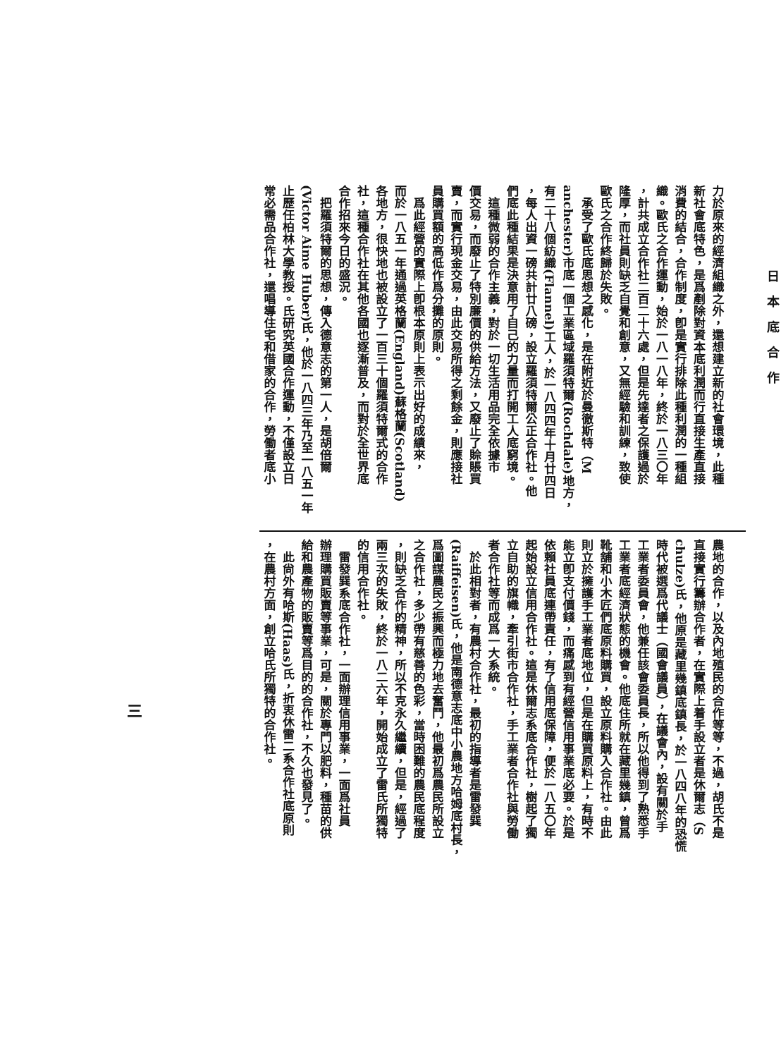日本底合作
力於原來的經濟組織之外，還想建立新的社會環境，此種
新社會底特色，是爲剷除對資本底利潤而行直接生產直接
消費的結合，合作制度，卽是實行排除此種利潤的一種組
織。歐氏之合作運動，始於一八一八年，終於一八三〇年
，計共成立合作社二百二十六處，但是先達者之保護過於
隆厚，而社員則缺乏自覺和創意，又無經驗和訓練，致使
歐氏之合作終歸於失敗。
　承受了歐氏底思想之感化，是在附近於曼徹斯特（M
anchester)市底一個工業區域羅須特爾(Rochdale)地方，
有二十八個紡織(Flannel)工人，於一八四四年十月廿四日
，每人出資一磅共計廿八磅，設立羅須特爾公正合作社。他
們底此種結果是決意用了自己的力量而打開工人底窮境。
　這種微弱的合作主義，對於一切生活用品完全依據市
價交易，而廢止了特別廉價的供給方法，又廢止了賒賬買
賣，而實行現金交易，由此交易所得之剩餘金，則應接社
員購買額的高低作爲分攤的原則。
　爲此經營的實際上卽根本原則上表示出好的成績來，
而於一八五一年通過英格蘭(England)蘇格蘭(Scotland)
各地方，很快地也被設立了一百三十個羅須特爾式的合作
社，這種合作社在其他各國也逐漸普及，而對於全世界底
合作招來今日的盛況。
　把羅須特爾的思想，傳入德意志的第一人，是胡倍爾
(Victor Aime Huber)氏，他於一八四三年乃至一八五一年
止歷任柏林大學教授。氏研究英國合作運動，不僅設立日
常必需品合作社，還唱導住宅和借家的合作，勞働者底小
農地的合作，以及內地殖民的合作等等，不過，胡氏不是
直接實行籌辦合作者，在實際上着手設立者是休爾志（S
chulze)氏，他原是藏里幾鎮底鎮長，於一八四八年的恐慌
時代被選爲代議士（國會議員），在議會內，設有關於手
工業者委員會，他兼任該會委員長，所以他得到了熟悉手
工業者底經濟狀態的機會。他底住所就在藏里幾鎮，曾爲
靴舖和小木匠們底原料購買，設立原料購入合作社。由此
則立於擁護手工業者底地位，但是在購買原料上，有時不
能立卽支付價錢，而痛感到有經營信用事業底必要。於是
依賴社員底連帶責任，有了信用底保障，便於一八五〇年
起始設立信用合作社。這是休爾志系底合作社，樹起了獨
立自助的旗幟，牽引街市合作社，手工業者合作社與勞働
者合作社等而成爲一大系統。
　於此相對者，有農村合作社，最初的指導者是雷發巽
(Raiffeisen)氏，他是南德意志底中小農地方哈姆底村長，
爲圖謀農民之振興而極力地去奮鬥，他最初爲農民所設立
之合作社，多少帶有慈善的色彩，當時困難的農民底程度
，則缺乏合作的精神，所以不克永久繼續，但是，經過了
兩三次的失敗，終於一八二六年，開始成立了雷氏所獨特
的信用合作社。
　雷發巽系底合作社，一面辦理信用事業，一面爲社員
辦理購買販賣等事業，可是，關於專門以肥料，種苗的供
給和農產物的販賣等爲目的的合作社，不久也發見了。
　此尙外有哈斯(Haas)氏，折衷休雷二系合作社底原則
，在農村方面，創立哈氏所獨特的合作社。
三